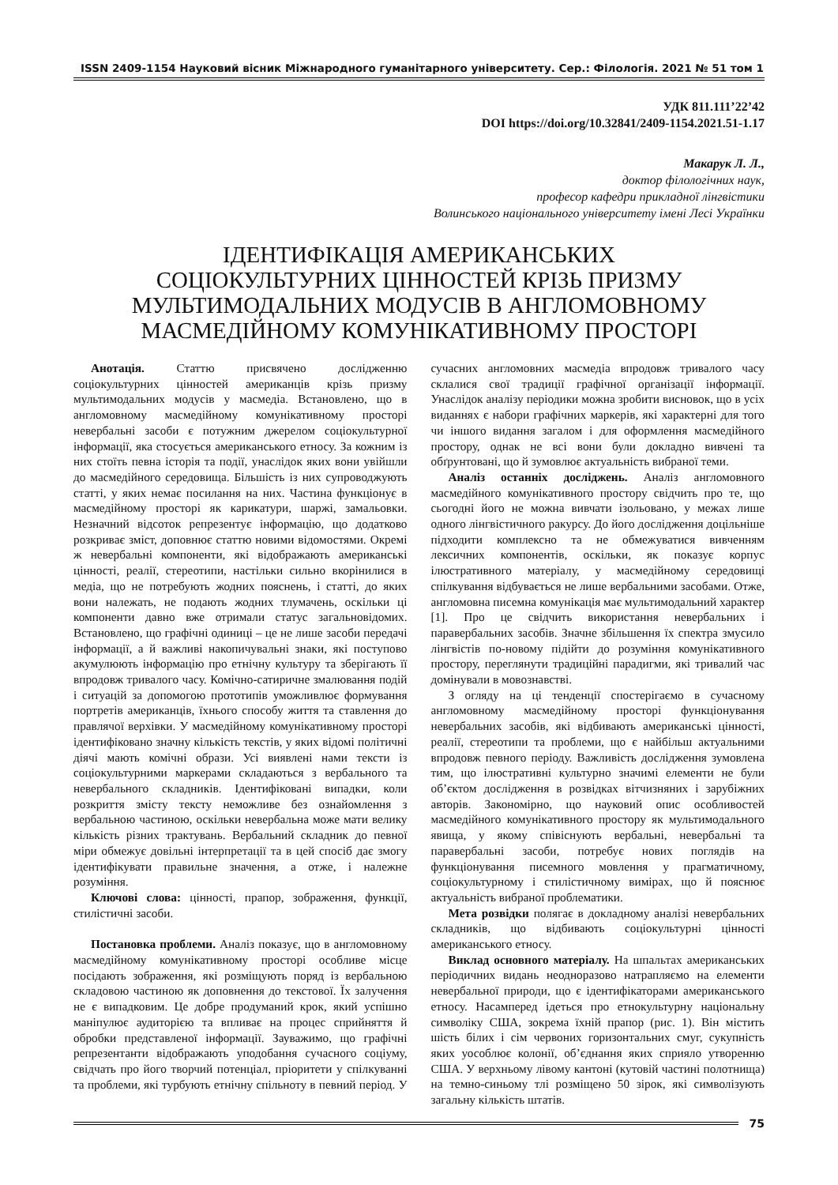ISSN 2409-1154 Науковий вісник Міжнародного гуманітарного університету. Сер.: Філологія. 2021 № 51 том 1
УДК 811.111’22’42
DOI https://doi.org/10.32841/2409-1154.2021.51-1.17
Макарук Л. Л.,
доктор філологічних наук,
професор кафедри прикладної лінгвістики
Волинського національного університету імені Лесі Українки
ІДЕНТИФІКАЦІЯ АМЕРИКАНСЬКИХ
СОЦІОКУЛЬТУРНИХ ЦІННОСТЕЙ КРІЗЬ ПРИЗМУ
МУЛЬТИМОДАЛЬНИХ МОДУСІВ В АНГЛОМОВНОМУ
МАСМЕДІЙНОМУ КОМУНІКАТИВНОМУ ПРОСТОРІ
Анотація. Статтю присвячено дослідженню соціокультурних цінностей американців крізь призму мультимодальних модусів у масмедіа. Встановлено, що в англомовному масмедійному комунікативному просторі невербальні засоби є потужним джерелом соціокультурної інформації, яка стосується американського етносу. За кожним із них стоїть певна історія та події, унаслідок яких вони увійшли до масмедійного середовища. Більшість із них супроводжують статті, у яких немає посилання на них. Частина функціонує в масмедійному просторі як карикатури, шаржі, замальовки. Незначний відсоток репрезентує інформацію, що додатково розкриває зміст, доповнює статтю новими відомостями. Окремі ж невербальні компоненти, які відображають американські цінності, реалії, стереотипи, настільки сильно вкорінилися в медіа, що не потребують жодних пояснень, і статті, до яких вони належать, не подають жодних тлумачень, оскільки ці компоненти давно вже отримали статус загальновідомих. Встановлено, що графічні одиниці – це не лише засоби передачі інформації, а й важливі накопичувальні знаки, які поступово акумулюють інформацію про етнічну культуру та зберігають її впродовж тривалого часу. Комічно-сатиричне змалювання подій і ситуацій за допомогою прототипів уможливлює формування портретів американців, їхнього способу життя та ставлення до правлячої верхівки. У масмедійному комунікативному просторі ідентифіковано значну кількість текстів, у яких відомі політичні діячі мають комічні образи. Усі виявлені нами тексти із соціокультурними маркерами складаються з вербального та невербального складників. Ідентифіковані випадки, коли розкриття змісту тексту неможливе без ознайомлення з вербальною частиною, оскільки невербальна може мати велику кількість різних трактувань. Вербальний складник до певної міри обмежує довільні інтерпретації та в цей спосіб дає змогу ідентифікувати правильне значення, а отже, і належне розуміння.
Ключові слова: цінності, прапор, зображення, функції, стилістичні засоби.
Постановка проблеми. Аналіз показує, що в англомовному масмедійному комунікативному просторі особливе місце посідають зображення, які розміщують поряд із вербальною складовою частиною як доповнення до текстової. Їх залучення не є випадковим. Це добре продуманий крок, який успішно маніпулює аудиторією та впливає на процес сприйняття й обробки представленої інформації. Зауважимо, що графічні репрезентанти відображають уподобання сучасного соціуму, свідчать про його творчий потенціал, пріоритети у спілкуванні та проблеми, які турбують етнічну спільноту в певний період. У сучасних англомовних масмедіа впродовж тривалого часу склалися свої традиції графічної організації інформації. Унаслідок аналізу періодики можна зробити висновок, що в усіх виданнях є набори графічних маркерів, які характерні для того чи іншого видання загалом і для оформлення масмедійного простору, однак не всі вони були докладно вивчені та обґрунтовані, що й зумовлює актуальність вибраної теми.
Аналіз останніх досліджень. Аналіз англомовного масмедійного комунікативного простору свідчить про те, що сьогодні його не можна вивчати ізольовано, у межах лише одного лінгвістичного ракурсу. До його дослідження доцільніше підходити комплексно та не обмежуватися вивченням лексичних компонентів, оскільки, як показує корпус ілюстративного матеріалу, у масмедійному середовищі спілкування відбувається не лише вербальними засобами. Отже, англомовна писемна комунікація має мультимодальний характер [1]. Про це свідчить використання невербальних і паравербальних засобів. Значне збільшення їх спектра змусило лінгвістів по-новому підійти до розуміння комунікативного простору, переглянути традиційні парадигми, які тривалий час домінували в мовознавстві.
З огляду на ці тенденції спостерігаємо в сучасному англомовному масмедійному просторі функціонування невербальних засобів, які відбивають американські цінності, реалії, стереотипи та проблеми, що є найбільш актуальними впродовж певного періоду. Важливість дослідження зумовлена тим, що ілюстративні культурно значимі елементи не були об’єктом дослідження в розвідках вітчизняних і зарубіжних авторів. Закономірно, що науковий опис особливостей масмедійного комунікативного простору як мультимодального явища, у якому співіснують вербальні, невербальні та паравербальні засоби, потребує нових поглядів на функціонування писемного мовлення у прагматичному, соціокультурному і стилістичному вимірах, що й пояснює актуальність вибраної проблематики.
Мета розвідки полягає в докладному аналізі невербальних складників, що відбивають соціокультурні цінності американського етносу.
Виклад основного матеріалу. На шпальтах американських періодичних видань неодноразово натрапляємо на елементи невербальної природи, що є ідентифікаторами американського етносу. Насамперед ідеться про етнокультурну національну символіку США, зокрема їхній прапор (рис. 1). Він містить шість білих і сім червоних горизонтальних смуг, сукупність яких уособлює колонії, об’єднання яких сприяло утворенню США. У верхньому лівому кантоні (кутовій частині полотнища) на темно-синьому тлі розміщено 50 зірок, які символізують загальну кількість штатів.
75